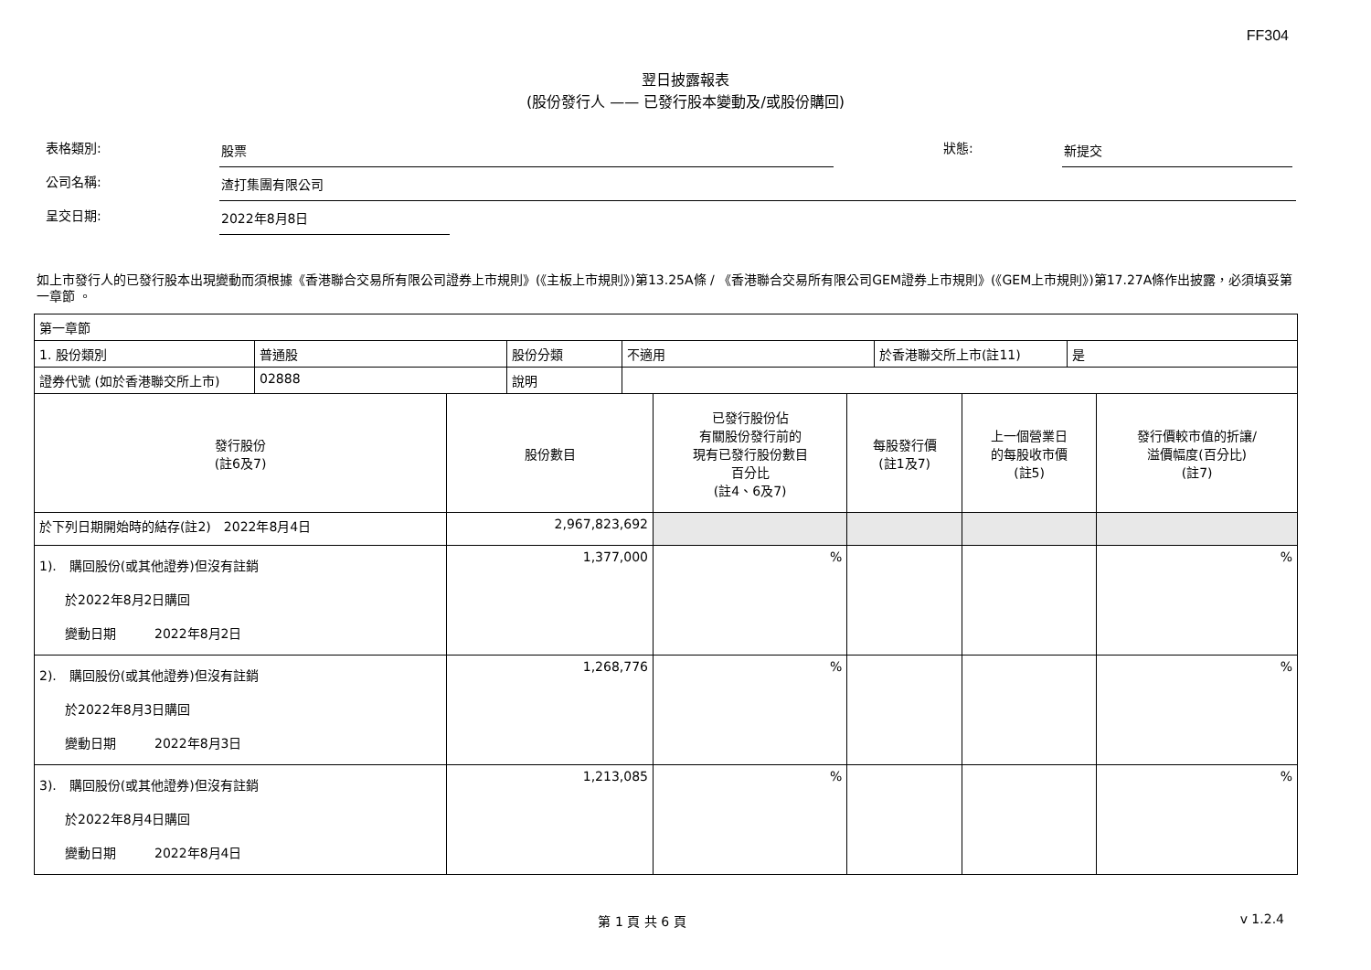FF304
翌日披露報表
(股份發行人 —— 已發行股本變動及/或股份購回)
表格類別: 股票 狀態: 新提交
公司名稱: 渣打集團有限公司
呈交日期: 2022年8月8日
如上市發行人的已發行股本出現變動而須根據《香港聯合交易所有限公司證券上市規則》(《主板上市規則》)第13.25A條 / 《香港聯合交易所有限公司GEM證券上市規則》(《GEM上市規則》)第17.27A條作出披露，必須填妥第一章節 。
| 第一章節 | | | | | |
| / 1. 股份類別 / 普通股 / 股份分類 / 不適用 / 於香港聯交所上市(註11) / 是 / / 證券代號 (如於香港聯交所上市) / 02888 / 說明 / / / / | | | | | |
| 發行股份 (註6及7) | 股份數目 | 已發行股份佔 有關股份發行前的 現有已發行股份數目 百分比 (註4、6及7) | 每股發行價 (註1及7) | 上一個營業日 的每股收市價 (註5) | 發行價較市值的折讓/ 溢價幅度(百分比) (註7) |
| 於下列日期開始時的結存(註2) 2022年8月4日 | 2,967,823,692 | | | | |
| 1). 購回股份(或其他證券)但沒有註銷 於2022年8月2日購回 變動日期 2022年8月2日 | 1,377,000 | % | | | % |
| 2). 購回股份(或其他證券)但沒有註銷 於2022年8月3日購回 變動日期 2022年8月3日 | 1,268,776 | % | | | % |
| 3). 購回股份(或其他證券)但沒有註銷 於2022年8月4日購回 變動日期 2022年8月4日 | 1,213,085 | % | | | % |
第 1 頁 共 6 頁 v 1.2.4